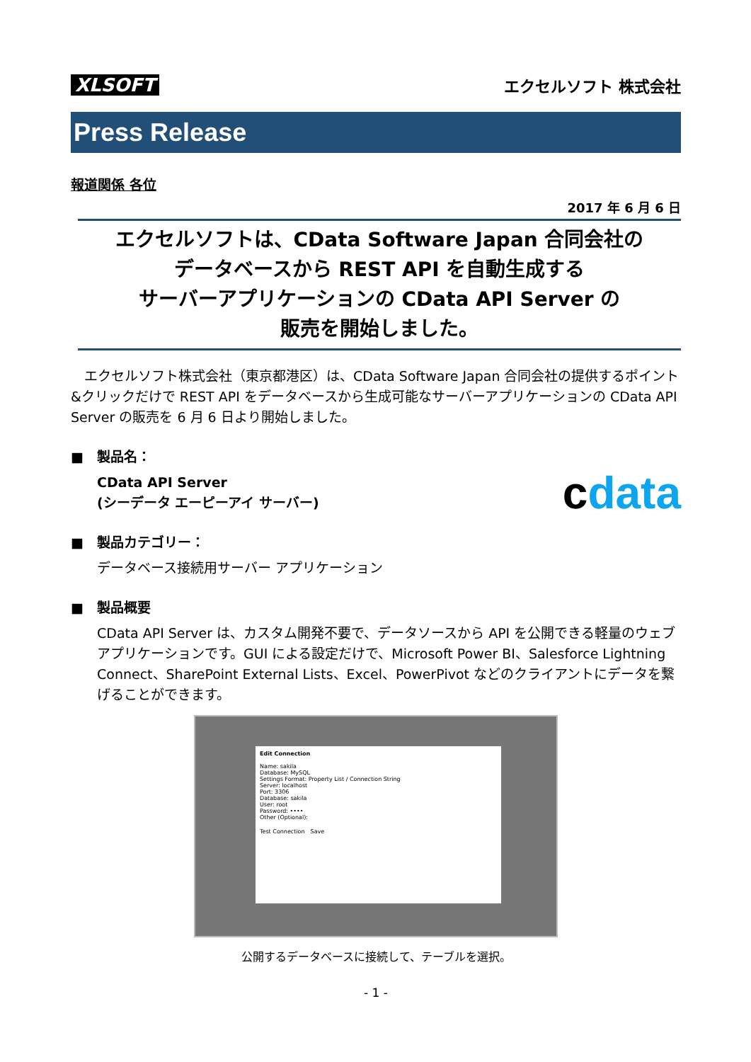XLSOFT エクセルソフト 株式会社
Press Release
報道関係 各位
2017 年 6 月 6 日
エクセルソフトは、CData Software Japan 合同会社の
データベースから REST API を自動生成する
サーバーアプリケーションの CData API Server の
販売を開始しました。
　エクセルソフト株式会社（東京都港区）は、CData Software Japan 合同会社の提供するポイント&クリックだけで REST API をデータベースから生成可能なサーバーアプリケーションの CData API Server の販売を 6 月 6 日より開始しました。
■　製品名：
CData API Server
(シーデータ エーピーアイ サーバー) cdata
■　製品カテゴリー：
データベース接続用サーバー アプリケーション
■　製品概要
CData API Server は、カスタム開発不要で、データソースから API を公開できる軽量のウェブ アプリケーションです。GUI による設定だけで、Microsoft Power BI、Salesforce Lightning Connect、SharePoint External Lists、Excel、PowerPivot などのクライアントにデータを繋げることができます。
Edit Connection
Name: sakila
Database: MySQL
Settings Format: Property List / Connection String
Server: localhost
Port: 3306
Database: sakila
User: root
Password: ••••
Other (Optional):
Test Connection　Save
公開するデータベースに接続して、テーブルを選択。
- 1 -